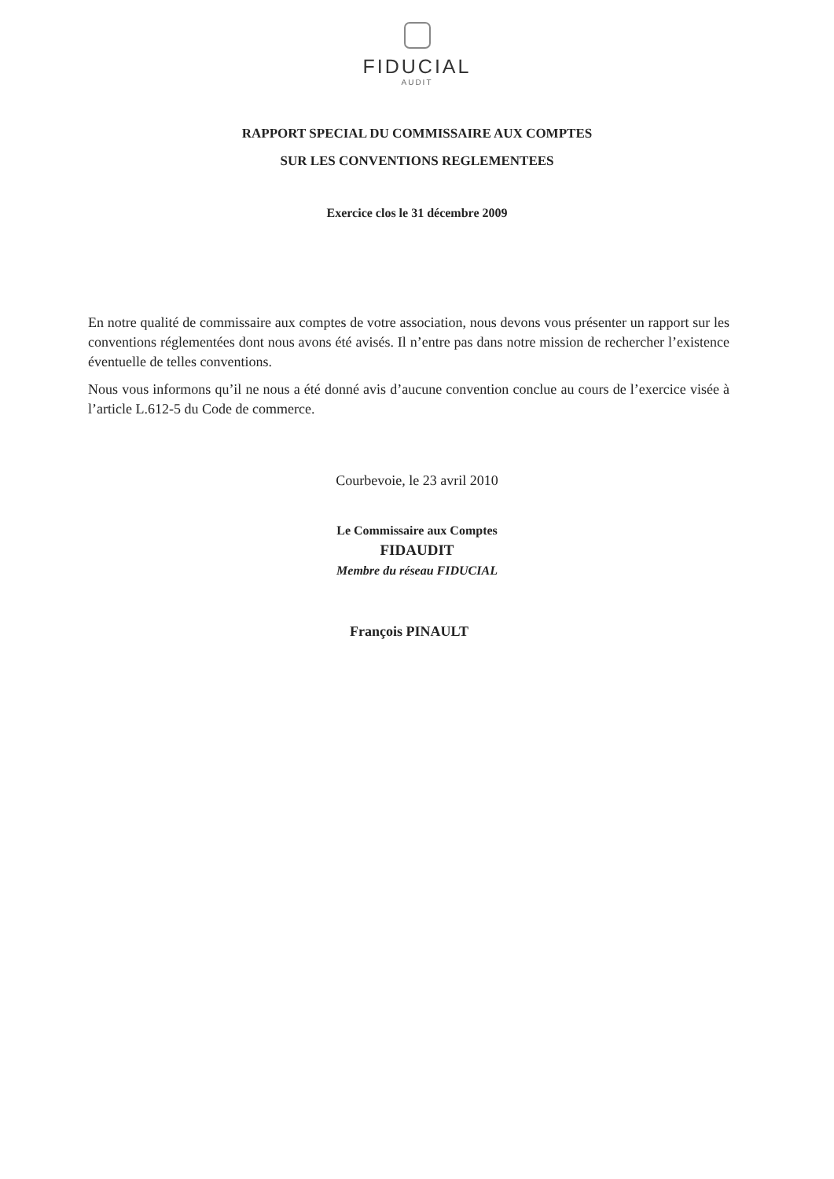FIDUCIAL
AUDIT
RAPPORT SPECIAL DU COMMISSAIRE AUX COMPTES
SUR LES CONVENTIONS REGLEMENTEES
Exercice clos le 31 décembre 2009
En notre qualité de commissaire aux comptes de votre association, nous devons vous présenter un rapport sur les conventions réglementées dont nous avons été avisés. Il n’entre pas dans notre mission de rechercher l’existence éventuelle de telles conventions.
Nous vous informons qu’il ne nous a été donné avis d’aucune convention conclue au cours de l’exercice visée à l’article L.612-5 du Code de commerce.
Courbevoie, le 23 avril 2010
Le Commissaire aux Comptes
FIDAUDIT
Membre du réseau FIDUCIAL
François PINAULT